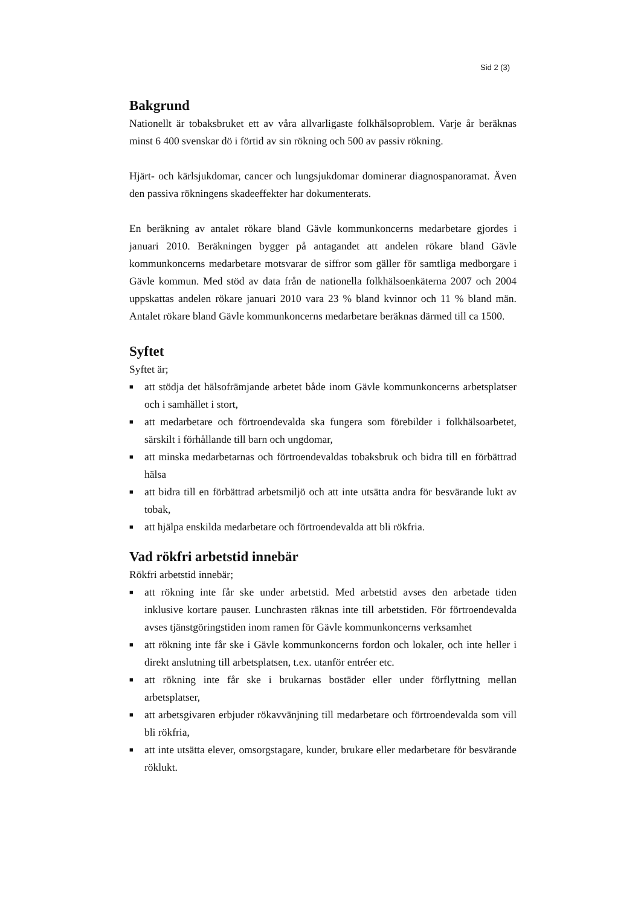Sid 2 (3)
Bakgrund
Nationellt är tobaksbruket ett av våra allvarligaste folkhälsoproblem. Varje år beräknas minst 6 400 svenskar dö i förtid av sin rökning och 500 av passiv rökning.
Hjärt- och kärlsjukdomar, cancer och lungsjukdomar dominerar diagnospanoramat. Även den passiva rökningens skadeeffekter har dokumenterats.
En beräkning av antalet rökare bland Gävle kommunkoncerns medarbetare gjordes i januari 2010. Beräkningen bygger på antagandet att andelen rökare bland Gävle kommunkoncerns medarbetare motsvarar de siffror som gäller för samtliga medborgare i Gävle kommun. Med stöd av data från de nationella folkhälsoenkäterna 2007 och 2004 uppskattas andelen rökare januari 2010 vara 23 % bland kvinnor och 11 % bland män. Antalet rökare bland Gävle kommunkoncerns medarbetare beräknas därmed till ca 1500.
Syftet
Syftet är;
■ att stödja det hälsofrämjande arbetet både inom Gävle kommunkoncerns arbetsplatser och i samhället i stort,
■ att medarbetare och förtroendevalda ska fungera som förebilder i folkhälsoarbetet, särskilt i förhållande till barn och ungdomar,
■ att minska medarbetarnas och förtroendevaldas tobaksbruk och bidra till en förbättrad hälsa
■ att bidra till en förbättrad arbetsmiljö och att inte utsätta andra för besvärande lukt av tobak,
■ att hjälpa enskilda medarbetare och förtroendevalda att bli rökfria.
Vad rökfri arbetstid innebär
Rökfri arbetstid innebär;
■ att rökning inte får ske under arbetstid. Med arbetstid avses den arbetade tiden inklusive kortare pauser. Lunchrasten räknas inte till arbetstiden. För förtroendevalda avses tjänstgöringstiden inom ramen för Gävle kommunkoncerns verksamhet
■ att rökning inte får ske i Gävle kommunkoncerns fordon och lokaler, och inte heller i direkt anslutning till arbetsplatsen, t.ex. utanför entréer etc.
■ att rökning inte får ske i brukarnas bostäder eller under förflyttning mellan arbetsplatser,
■ att arbetsgivaren erbjuder rökavvänjning till medarbetare och förtroendevalda som vill bli rökfria,
■ att inte utsätta elever, omsorgstagare, kunder, brukare eller medarbetare för besvärande röklukt.